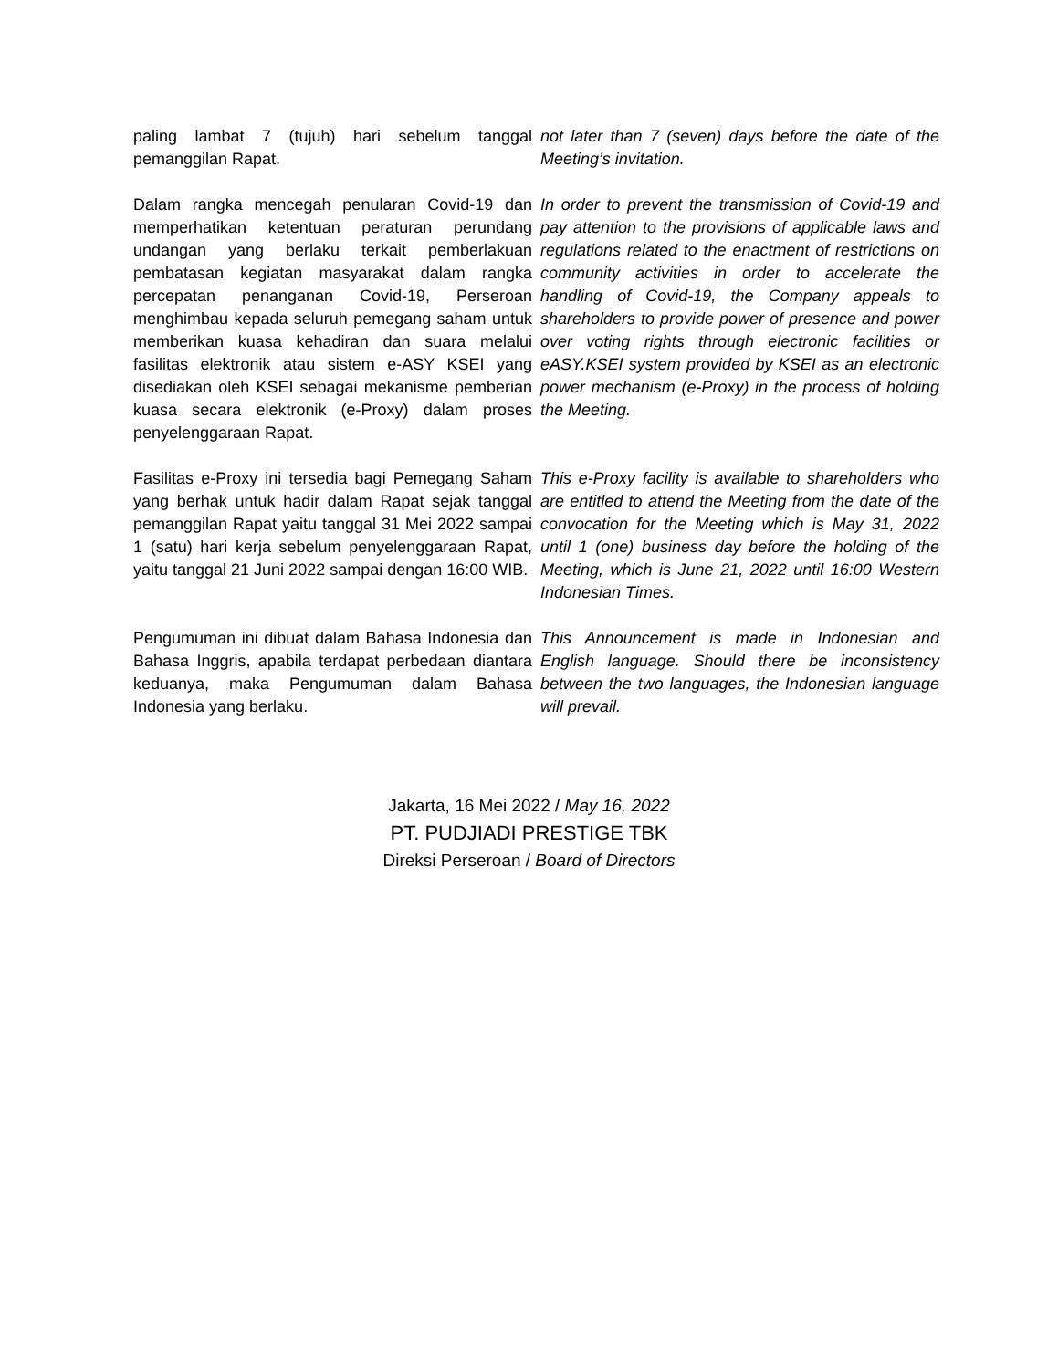paling lambat 7 (tujuh) hari sebelum tanggal pemanggilan Rapat.
not later than 7 (seven) days before the date of the Meeting’s invitation.
Dalam rangka mencegah penularan Covid-19 dan memperhatikan ketentuan peraturan perundang undangan yang berlaku terkait pemberlakuan pembatasan kegiatan masyarakat dalam rangka percepatan penanganan Covid-19, Perseroan menghimbau kepada seluruh pemegang saham untuk memberikan kuasa kehadiran dan suara melalui fasilitas elektronik atau sistem e-ASY KSEI yang disediakan oleh KSEI sebagai mekanisme pemberian kuasa secara elektronik (e-Proxy) dalam proses penyelenggaraan Rapat.
In order to prevent the transmission of Covid-19 and pay attention to the provisions of applicable laws and regulations related to the enactment of restrictions on community activities in order to accelerate the handling of Covid-19, the Company appeals to shareholders to provide power of presence and power over voting rights through electronic facilities or eASY.KSEI system provided by KSEI as an electronic power mechanism (e-Proxy) in the process of holding the Meeting.
Fasilitas e-Proxy ini tersedia bagi Pemegang Saham yang berhak untuk hadir dalam Rapat sejak tanggal pemanggilan Rapat yaitu tanggal 31 Mei 2022 sampai 1 (satu) hari kerja sebelum penyelenggaraan Rapat, yaitu tanggal 21 Juni 2022 sampai dengan 16:00 WIB.
This e-Proxy facility is available to shareholders who are entitled to attend the Meeting from the date of the convocation for the Meeting which is May 31, 2022 until 1 (one) business day before the holding of the Meeting, which is June 21, 2022 until 16:00 Western Indonesian Times.
Pengumuman ini dibuat dalam Bahasa Indonesia dan Bahasa Inggris, apabila terdapat perbedaan diantara keduanya, maka Pengumuman dalam Bahasa Indonesia yang berlaku.
This Announcement is made in Indonesian and English language. Should there be inconsistency between the two languages, the Indonesian language will prevail.
Jakarta, 16 Mei 2022 / May 16, 2022
PT. PUDJIADI PRESTIGE TBK
Direksi Perseroan / Board of Directors